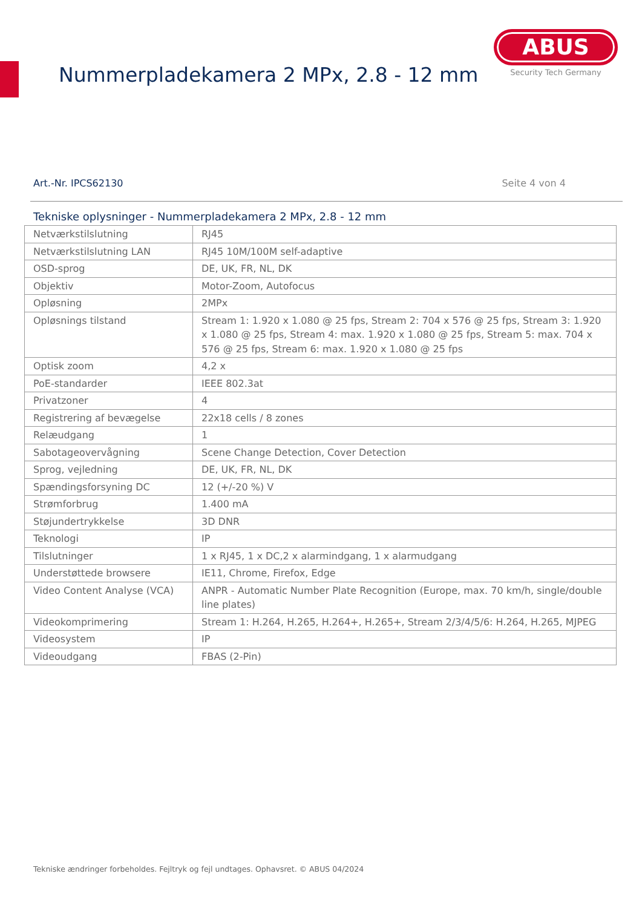Nummerpladekamera 2 MPx, 2.8 - 12 mm
ABUS
Security Tech Germany
Art.-Nr. IPCS62130 Seite 4 von 4
Tekniske oplysninger - Nummerpladekamera 2 MPx, 2.8 - 12 mm
| Netværkstilslutning | RJ45 |
| Netværkstilslutning LAN | RJ45 10M/100M self-adaptive |
| OSD-sprog | DE, UK, FR, NL, DK |
| Objektiv | Motor-Zoom, Autofocus |
| Opløsning | 2MPx |
| Opløsnings tilstand | Stream 1: 1.920 x 1.080 @ 25 fps, Stream 2: 704 x 576 @ 25 fps, Stream 3: 1.920 x 1.080 @ 25 fps, Stream 4: max. 1.920 x 1.080 @ 25 fps, Stream 5: max. 704 x 576 @ 25 fps, Stream 6: max. 1.920 x 1.080 @ 25 fps |
| Optisk zoom | 4,2 x |
| PoE-standarder | IEEE 802.3at |
| Privatzoner | 4 |
| Registrering af bevægelse | 22x18 cells / 8 zones |
| Relæudgang | 1 |
| Sabotageovervågning | Scene Change Detection, Cover Detection |
| Sprog, vejledning | DE, UK, FR, NL, DK |
| Spændingsforsyning DC | 12 (+/-20 %) V |
| Strømforbrug | 1.400 mA |
| Støjundertrykkelse | 3D DNR |
| Teknologi | IP |
| Tilslutninger | 1 x RJ45, 1 x DC,2 x alarmindgang, 1 x alarmudgang |
| Understøttede browsere | IE11, Chrome, Firefox, Edge |
| Video Content Analyse (VCA) | ANPR - Automatic Number Plate Recognition (Europe, max. 70 km/h, single/double line plates) |
| Videokomprimering | Stream 1: H.264, H.265, H.264+, H.265+, Stream 2/3/4/5/6: H.264, H.265, MJPEG |
| Videosystem | IP |
| Videoudgang | FBAS (2-Pin) |
Tekniske ændringer forbeholdes. Fejltryk og fejl undtages. Ophavsret. © ABUS 04/2024